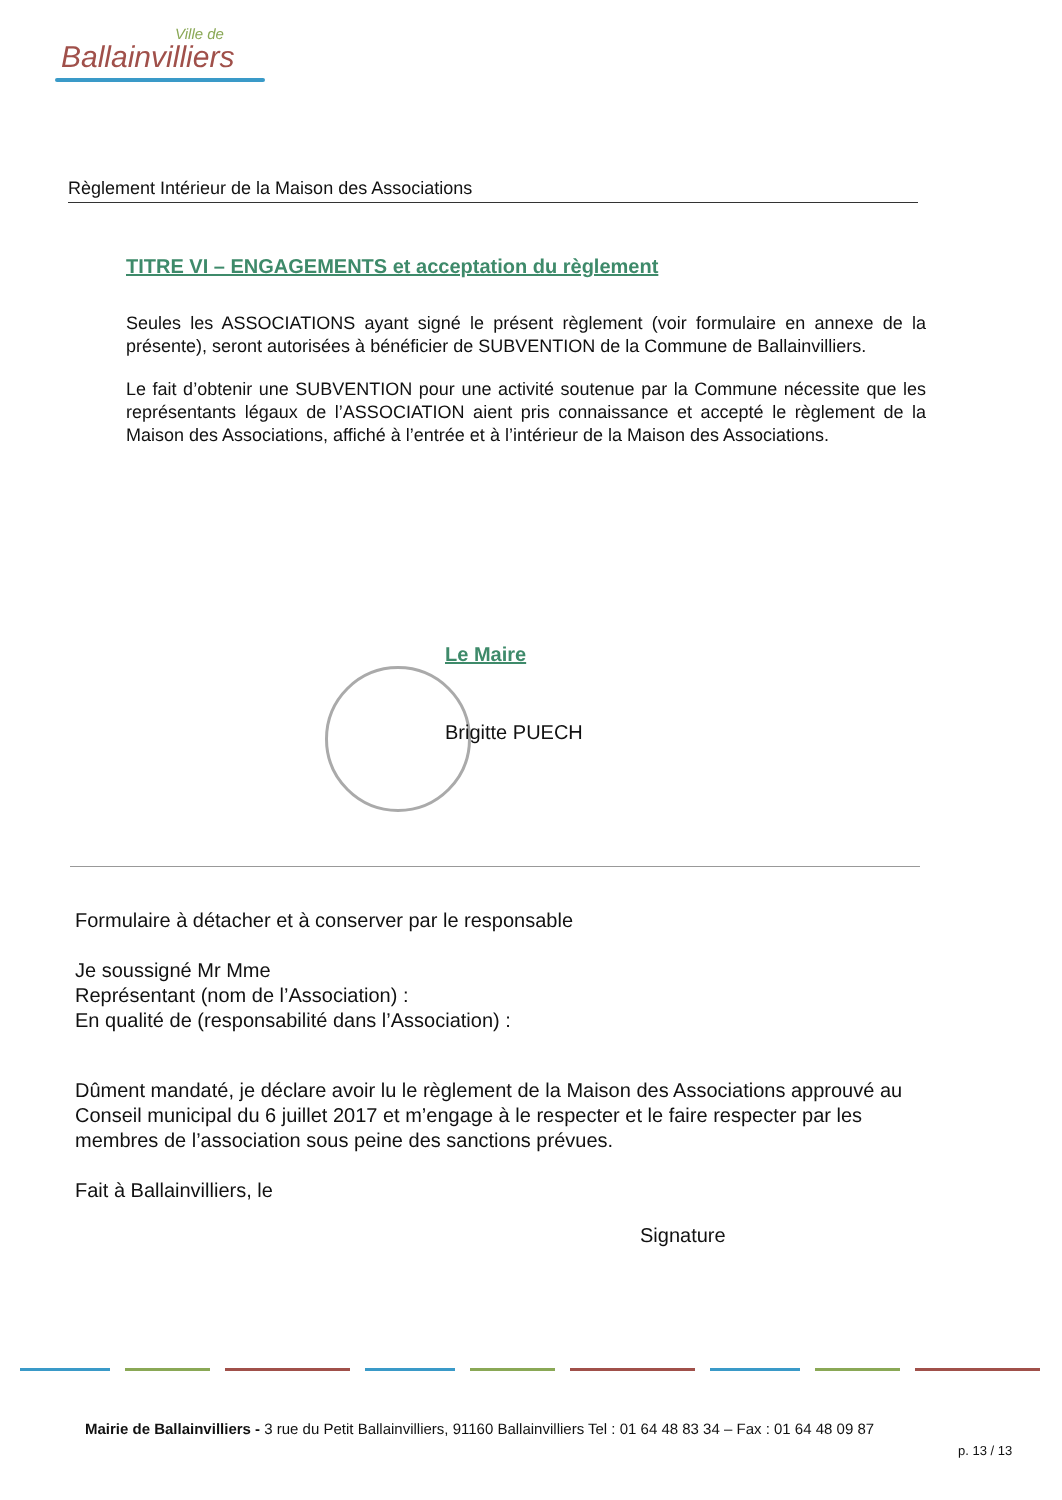Ville de
Ballainvilliers
Règlement Intérieur de la Maison des Associations
TITRE VI – ENGAGEMENTS et acceptation du règlement
Seules les ASSOCIATIONS ayant signé le présent règlement (voir formulaire en annexe de la présente), seront autorisées à bénéficier de SUBVENTION de la Commune de Ballainvilliers.
Le fait d’obtenir une SUBVENTION pour une activité soutenue par la Commune nécessite que les représentants légaux de l’ASSOCIATION aient pris connaissance et accepté le règlement de la Maison des Associations, affiché à l’entrée et à l’intérieur de la Maison des Associations.
Le Maire
Brigitte PUECH
Formulaire à détacher et à conserver par le responsable
Je soussigné Mr Mme
Représentant (nom de l’Association) :
En qualité de (responsabilité dans l’Association) :
Dûment mandaté, je déclare avoir lu le règlement de la Maison des Associations approuvé au Conseil municipal du 6 juillet 2017 et m’engage à le respecter et le faire respecter par les membres de l’association sous peine des sanctions prévues.
Fait à Ballainvilliers, le
Signature
Mairie de Ballainvilliers - 3 rue du Petit Ballainvilliers, 91160 Ballainvilliers Tel : 01 64 48 83 34 – Fax : 01 64 48 09 87
p. 13 / 13